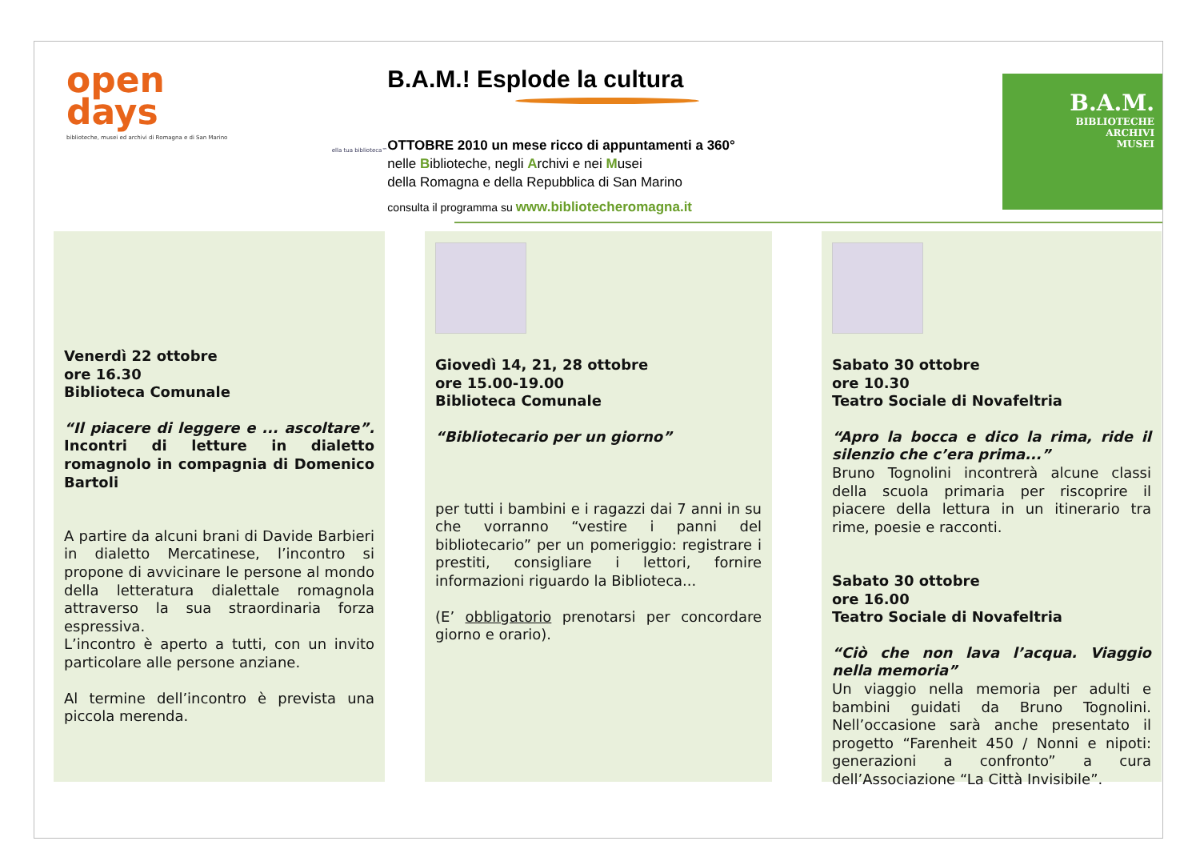open
days
biblioteche, musei ed archivi di Romagna e di San Marino
ella tua biblioteca™
B.A.M.! Esplode la cultura
OTTOBRE 2010 un mese ricco di appuntamenti a 360°
nelle Biblioteche, negli Archivi e nei Musei
della Romagna e della Repubblica di San Marino
consulta il programma su www.bibliotecheromagna.it
B.A.M.
BIBLIOTECHE
ARCHIVI
MUSEI
Venerdì 22 ottobre
ore 16.30
Biblioteca Comunale
“Il piacere di leggere e ... ascoltare”. Incontri di letture in dialetto romagnolo in compagnia di Domenico Bartoli
A partire da alcuni brani di Davide Barbieri in dialetto Mercatinese, l’incontro si propone di avvicinare le persone al mondo della letteratura dialettale romagnola attraverso la sua straordinaria forza espressiva.
L’incontro è aperto a tutti, con un invito particolare alle persone anziane.
Al termine dell’incontro è prevista una piccola merenda.
Giovedì 14, 21, 28 ottobre
ore 15.00-19.00
Biblioteca Comunale
“Bibliotecario per un giorno”
per tutti i bambini e i ragazzi dai 7 anni in su che vorranno “vestire i panni del bibliotecario” per un pomeriggio: registrare i prestiti, consigliare i lettori, fornire informazioni riguardo la Biblioteca...
(E’ obbligatorio prenotarsi per concordare giorno e orario).
Sabato 30 ottobre
ore 10.30
Teatro Sociale di Novafeltria
“Apro la bocca e dico la rima, ride il silenzio che c’era prima...”
Bruno Tognolini incontrerà alcune classi della scuola primaria per riscoprire il piacere della lettura in un itinerario tra rime, poesie e racconti.
Sabato 30 ottobre
ore 16.00
Teatro Sociale di Novafeltria
“Ciò che non lava l’acqua. Viaggio nella memoria”
Un viaggio nella memoria per adulti e bambini guidati da Bruno Tognolini. Nell’occasione sarà anche presentato il progetto “Farenheit 450 / Nonni e nipoti: generazioni a confronto” a cura dell’Associazione “La Città Invisibile”.